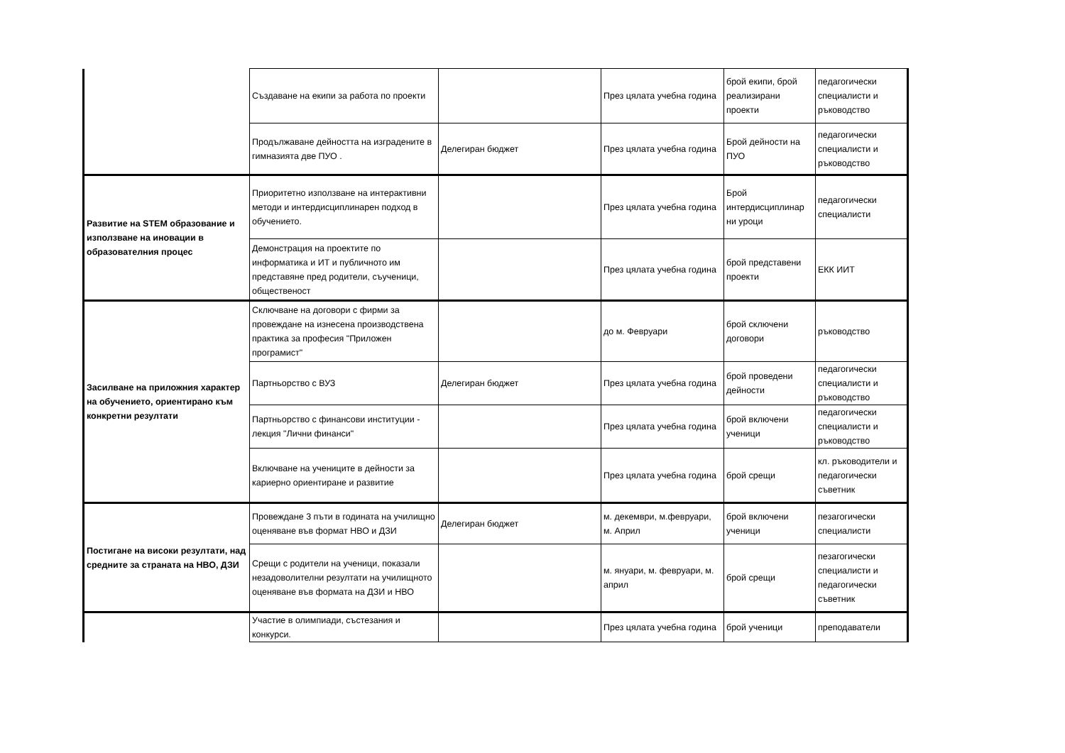| | Създаване на екипи за работа по проекти | | През цялата учебна година | брой екипи, брой реализирани проекти | педагогически специалисти и ръководство |
| | Продължаване дейността на изградените в гимназията две ПУО . | Делегиран бюджет | През цялата учебна година | Брой дейности на ПУО | педагогически специалисти и ръководство |
| Развитие на STEM образование и използване на иновации в образователния процес | Приоритетно използване на интерактивни методи и интердисциплинарен подход в обучението. | | През цялата учебна година | Брой интердисциплинар ни уроци | педагогически специалисти |
| | Демонстрация на проектите по информатика и ИТ и публичното им представяне пред родители, съученици, общественост | | През цялата учебна година | брой представени проекти | ЕКК ИИТ |
| Засилване на приложния характер на обучението, ориентирано към конкретни резултати | Сключване на договори с фирми за провеждане на изнесена производствена практика за професия "Приложен програмист" | | до м. Февруари | брой сключени договори | ръководство |
| | Партньорство с ВУЗ | Делегиран бюджет | През цялата учебна година | брой проведени дейности | педагогически специалисти и ръководство |
| | Партньорство с финансови институции - лекция "Лични финанси" | | През цялата учебна година | брой включени ученици | педагогически специалисти и ръководство |
| | Включване на учениците в дейности за кариерно ориентиране и развитие | | През цялата учебна година | брой срещи | кл. ръководители и педагогически съветник |
| Постигане на високи резултати, над средните за страната на НВО, ДЗИ | Провеждане 3 пъти в годината на училищно оценяване във формат НВО и ДЗИ | Делегиран бюджет | м. декември, м.февруари, м. Април | брой включени ученици | пезагогически специалисти |
| | Срещи с родители на ученици, показали незадоволителни резултати на училищното оценяване във формата на ДЗИ и НВО | | м. януари, м. февруари, м. април | брой срещи | пезагогически специалисти и педагогически съветник |
| | Участие в олимпиади, състезания и конкурси. | | През цялата учебна година | брой ученици | преподаватели |